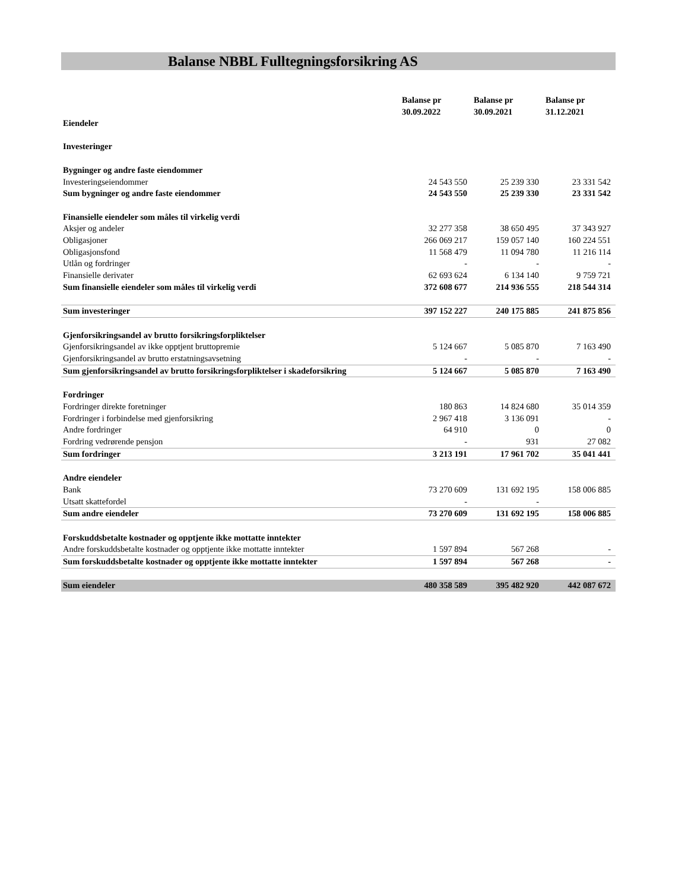Balanse NBBL Fulltegningsforsikring AS
| | Balanse pr 30.09.2022 | Balanse pr 30.09.2021 | Balanse pr 31.12.2021 |
| --- | --- | --- | --- |
| Eiendeler | | | |
| Investeringer | | | |
| Bygninger og andre faste eiendommer | | | |
| Investeringseiendommer | 24 543 550 | 25 239 330 | 23 331 542 |
| Sum bygninger og andre faste eiendommer | 24 543 550 | 25 239 330 | 23 331 542 |
| Finansielle eiendeler som måles til virkelig verdi | | | |
| Aksjer og andeler | 32 277 358 | 38 650 495 | 37 343 927 |
| Obligasjoner | 266 069 217 | 159 057 140 | 160 224 551 |
| Obligasjonsfond | 11 568 479 | 11 094 780 | 11 216 114 |
| Utlån og fordringer | - | - | - |
| Finansielle derivater | 62 693 624 | 6 134 140 | 9 759 721 |
| Sum finansielle eiendeler som måles til virkelig verdi | 372 608 677 | 214 936 555 | 218 544 314 |
| Sum investeringer | 397 152 227 | 240 175 885 | 241 875 856 |
| Gjenforsikringsandel av brutto forsikringsforpliktelser | | | |
| Gjenforsikringsandel av ikke opptjent bruttopremie | 5 124 667 | 5 085 870 | 7 163 490 |
| Gjenforsikringsandel av brutto erstatningsavsetning | - | - | - |
| Sum gjenforsikringsandel av brutto forsikringsforpliktelser i skadeforsikring | 5 124 667 | 5 085 870 | 7 163 490 |
| Fordringer | | | |
| Fordringer direkte foretninger | 180 863 | 14 824 680 | 35 014 359 |
| Fordringer i forbindelse med gjenforsikring | 2 967 418 | 3 136 091 | - |
| Andre fordringer | 64 910 | 0 | 0 |
| Fordring vedrørende pensjon | - | 931 | 27 082 |
| Sum fordringer | 3 213 191 | 17 961 702 | 35 041 441 |
| Andre eiendeler | | | |
| Bank | 73 270 609 | 131 692 195 | 158 006 885 |
| Utsatt skattefordel | - | - | |
| Sum andre eiendeler | 73 270 609 | 131 692 195 | 158 006 885 |
| Forskuddsbetalte kostnader og opptjente ikke mottatte inntekter | | | |
| Andre forskuddsbetalte kostnader og opptjente ikke mottatte inntekter | 1 597 894 | 567 268 | - |
| Sum forskuddsbetalte kostnader og opptjente ikke mottatte inntekter | 1 597 894 | 567 268 | - |
| Sum eiendeler | 480 358 589 | 395 482 920 | 442 087 672 |